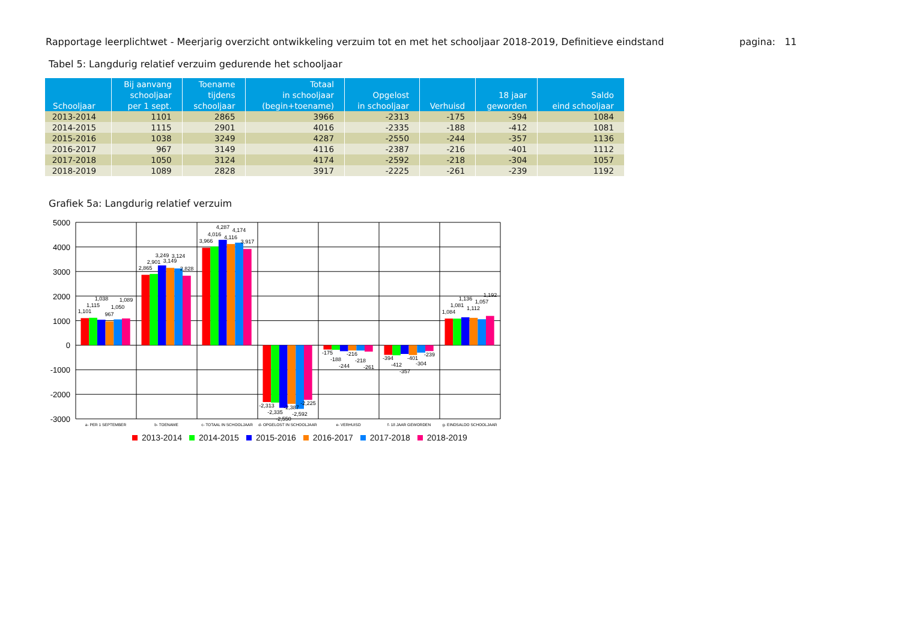Rapportage leerplichtwet - Meerjarig overzicht ontwikkeling verzuim tot en met het schooljaar 2018-2019, Definitieve eindstand
pagina: 11
Tabel 5: Langdurig relatief verzuim gedurende het schooljaar
| Schooljaar | Bij aanvang schooljaar per 1 sept. | Toename tijdens schooljaar | Totaal in schooljaar (begin+toename) | Opgelost in schooljaar | Verhuisd | 18 jaar geworden | Saldo eind schooljaar |
| --- | --- | --- | --- | --- | --- | --- | --- |
| 2013-2014 | 1101 | 2865 | 3966 | -2313 | -175 | -394 | 1084 |
| 2014-2015 | 1115 | 2901 | 4016 | -2335 | -188 | -412 | 1081 |
| 2015-2016 | 1038 | 3249 | 4287 | -2550 | -244 | -357 | 1136 |
| 2016-2017 | 967 | 3149 | 4116 | -2387 | -216 | -401 | 1112 |
| 2017-2018 | 1050 | 3124 | 4174 | -2592 | -218 | -304 | 1057 |
| 2018-2019 | 1089 | 2828 | 3917 | -2225 | -261 | -239 | 1192 |
Grafiek 5a: Langdurig relatief verzuim
5000
4000
3000
2000
1000
0
-1000
-2000
-3000
1,101
1,115
1,038
967
1,050
1,089
2,865
2,901
3,249
3,149
3,124
2,828
3,966
4,016
4,287
4,116
4,174
3,917
-2,313
-2,335
-2,550
-2,387
-2,592
-2,225
-175
-188
-244
-216
-218
-261
-394
-412
-357
-401
-304
-239
1,084
1,081
1,136
1,112
1,057
1,192
a- PER 1 SEPTEMBER
b- TOENAME
c- TOTAAL IN SCHOOLJAAR
d- OPGELOST IN SCHOOLJAAR
e- VERHUISD
f- 18 JAAR GEWORDEN
g- EINDSALDO SCHOOLJAAR
2013-2014 2014-2015 2015-2016 2016-2017 2017-2018 2018-2019